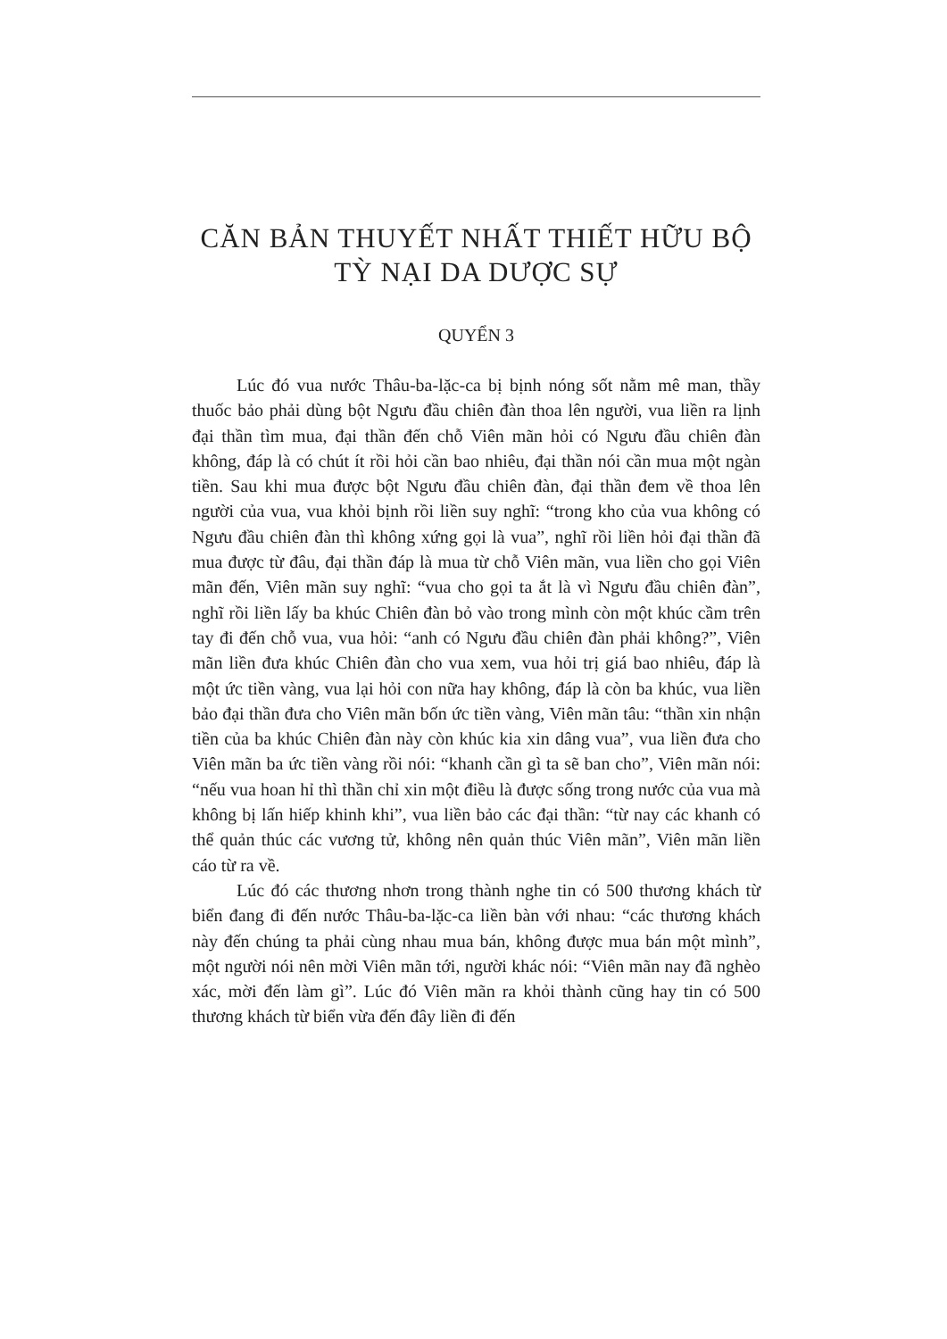CĂN BẢN THUYẾT NHẤT THIẾT HỮU BỘ
TỲ NẠI DA DƯỢC SỰ
QUYỂN 3
Lúc đó vua nước Thâu-ba-lặc-ca bị bịnh nóng sốt nằm mê man, thầy thuốc bảo phải dùng bột Ngưu đầu chiên đàn thoa lên người, vua liền ra lịnh đại thần tìm mua, đại thần đến chỗ Viên mãn hỏi có Ngưu đầu chiên đàn không, đáp là có chút ít rồi hỏi cần bao nhiêu, đại thần nói cần mua một ngàn tiền. Sau khi mua được bột Ngưu đầu chiên đàn, đại thần đem về thoa lên người của vua, vua khỏi bịnh rồi liền suy nghĩ: “trong kho của vua không có Ngưu đầu chiên đàn thì không xứng gọi là vua”, nghĩ rồi liền hỏi đại thần đã mua được từ đâu, đại thần đáp là mua từ chỗ Viên mãn, vua liền cho gọi Viên mãn đến, Viên mãn suy nghĩ: “vua cho gọi ta ắt là vì Ngưu đầu chiên đàn”, nghĩ rồi liền lấy ba khúc Chiên đàn bỏ vào trong mình còn một khúc cầm trên tay đi đến chỗ vua, vua hỏi: “anh có Ngưu đầu chiên đàn phải không?”, Viên mãn liền đưa khúc Chiên đàn cho vua xem, vua hỏi trị giá bao nhiêu, đáp là một ức tiền vàng, vua lại hỏi con nữa hay không, đáp là còn ba khúc, vua liền bảo đại thần đưa cho Viên mãn bốn ức tiền vàng, Viên mãn tâu: “thần xin nhận tiền của ba khúc Chiên đàn này còn khúc kia xin dâng vua”, vua liền đưa cho Viên mãn ba ức tiền vàng rồi nói: “khanh cần gì ta sẽ ban cho”, Viên mãn nói: “nếu vua hoan hỉ thì thần chỉ xin một điều là được sống trong nước của vua mà không bị lấn hiếp khinh khi”, vua liền bảo các đại thần: “từ nay các khanh có thể quản thúc các vương tử, không nên quản thúc Viên mãn”, Viên mãn liền cáo từ ra về.
Lúc đó các thương nhơn trong thành nghe tin có 500 thương khách từ biển đang đi đến nước Thâu-ba-lặc-ca liền bàn với nhau: “các thương khách này đến chúng ta phải cùng nhau mua bán, không được mua bán một mình”, một người nói nên mời Viên mãn tới, người khác nói: “Viên mãn nay đã nghèo xác, mời đến làm gì”. Lúc đó Viên mãn ra khỏi thành cũng hay tin có 500 thương khách từ biển vừa đến đây liền đi đến